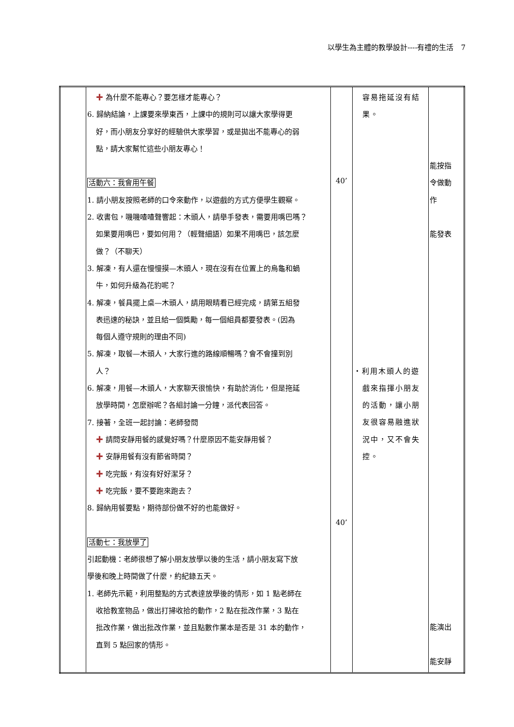以學生為主體的教學設計----有禮的生活　7
| | ✚ 為什麼不能專心？要怎樣才能專心？ 6. 歸納結論，上課要來學東西，上課中的規則可以讓大家學得更 好，而小朋友分享好的經驗供大家學習，或是拋出不能專心的弱 點，請大家幫忙這些小朋友專心！ 活動六：我會用午餐 1. 請小朋友按照老師的口令來動作，以遊戲的方式方便學生觀察。 2. 收書包，嘰嘰喳喳聲響起：木頭人，請舉手發表，需要用嘴巴嗎？ 如果要用嘴巴，要如何用？（輕聲細語）如果不用嘴巴，該怎麼 做？（不聊天） 3. 解凍，有人還在慢慢摸—木頭人，現在沒有在位置上的烏龜和蝸 牛，如何升級為花豹呢？ 4. 解凍，餐具擺上桌—木頭人，請用眼睛看已經完成，請第五組發 表迅速的秘訣，並且給一個獎勵，每一個組員都要發表。(因為 每個人遵守規則的理由不同) 5. 解凍，取餐—木頭人，大家行進的路線順暢嗎？會不會撞到別 人？ 6. 解凍，用餐—木頭人，大家聊天很愉快，有助於消化，但是拖延 放學時間，怎麼辦呢？各組討論一分鐘，派代表回答。 7. 接著，全班一起討論：老師發問 ✚ 請問安靜用餐的感覺好嗎？什麼原因不能安靜用餐？ ✚ 安靜用餐有沒有節省時間？ ✚ 吃完飯，有沒有好好潔牙？ ✚ 吃完飯，要不要跑來跑去？ 8. 歸納用餐要點，期待部份做不好的也能做好。 活動七：我放學了 引起動機：老師很想了解小朋友放學以後的生活，請小朋友寫下放 學後和晚上時間做了什麼，約紀錄五天。 1. 老師先示範，利用整點的方式表達放學後的情形，如 1 點老師在 收拾教室物品，做出打掃收拾的動作，2 點在批改作業，3 點在 批改作業，做出批改作業，並且點數作業本是否是 31 本的動作， 直到 5 點回家的情形。 | 40’ 40’ | 容易拖延沒有結 果。 ・利用木頭人的遊 戲來指揮小朋友 的活動，讓小朋 友很容易融進狀 況中，又不會失 控。 | 能按指 令做動 作 能發表 能演出 能安靜 |